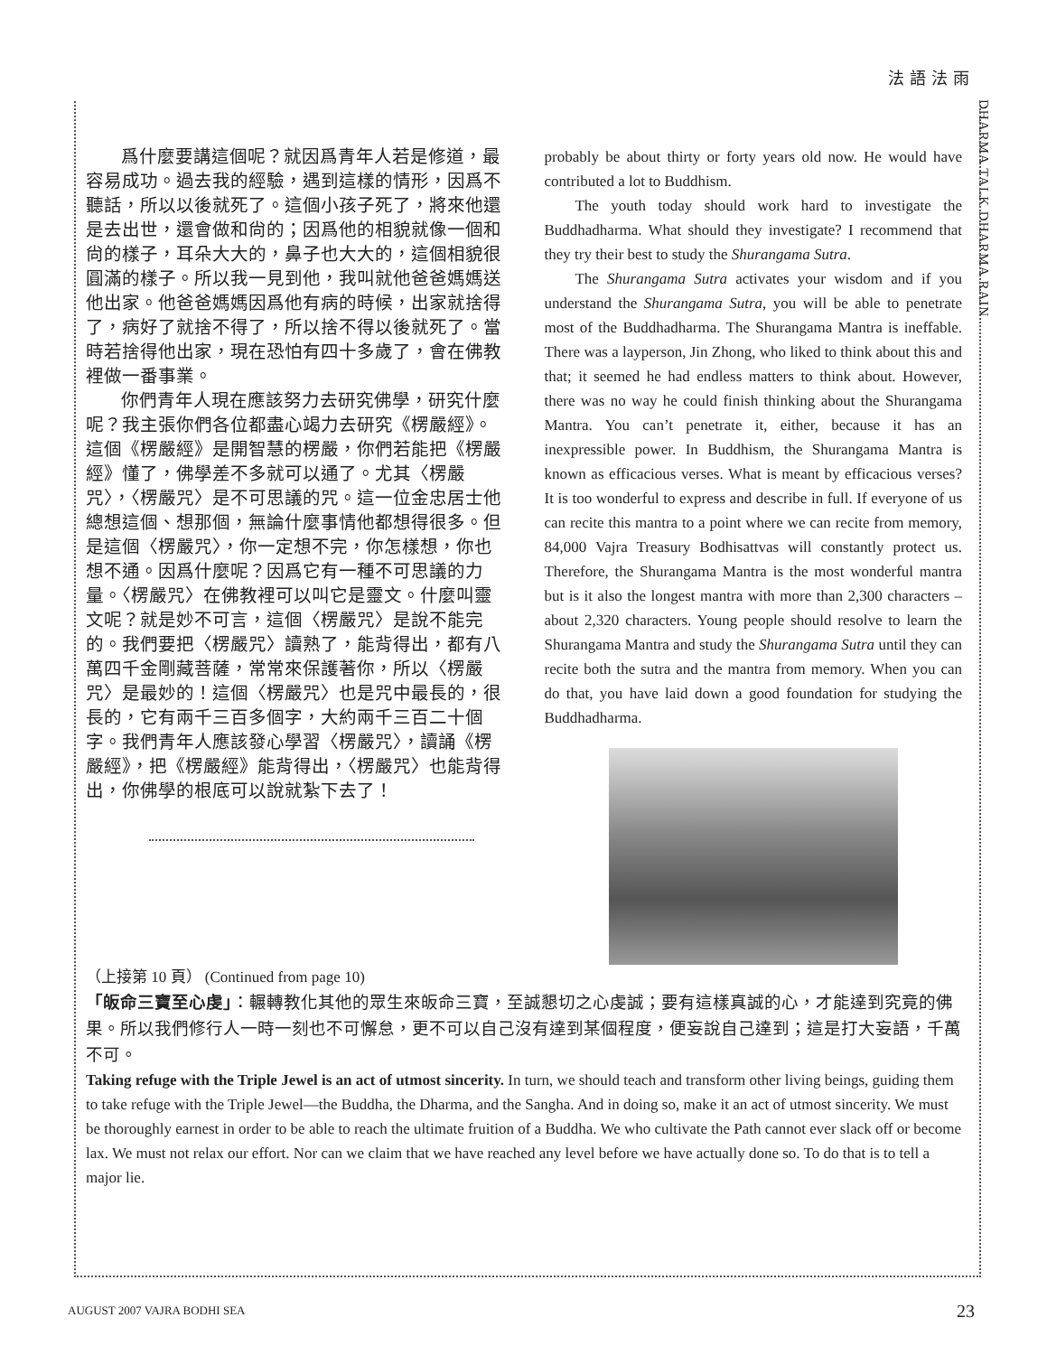法語法雨
DHARMA TALK DHARMA RAIN
爲什麼要講這個呢？就因爲青年人若是修道，最容易成功。過去我的經驗，遇到這樣的情形，因爲不聽話，所以以後就死了。這個小孩子死了，將來他還是去出世，還會做和尙的；因爲他的相貌就像一個和尙的樣子，耳朵大大的，鼻子也大大的，這個相貌很圓滿的樣子。所以我一見到他，我叫就他爸爸媽媽送他出家。他爸爸媽媽因爲他有病的時候，出家就捨得了，病好了就捨不得了，所以捨不得以後就死了。當時若捨得他出家，現在恐怕有四十多歲了，會在佛教裡做一番事業。
你們青年人現在應該努力去研究佛學，研究什麼呢？我主張你們各位都盡心竭力去研究《楞嚴經》。這個《楞嚴經》是開智慧的楞嚴，你們若能把《楞嚴經》懂了，佛學差不多就可以通了。尤其〈楞嚴咒〉，〈楞嚴咒〉是不可思議的咒。這一位金忠居士他總想這個、想那個，無論什麼事情他都想得很多。但是這個〈楞嚴咒〉，你一定想不完，你怎樣想，你也想不通。因爲什麼呢？因爲它有一種不可思議的力量。〈楞嚴咒〉在佛教裡可以叫它是靈文。什麼叫靈文呢？就是妙不可言，這個〈楞嚴咒〉是說不能完的。我們要把〈楞嚴咒〉讀熟了，能背得出，都有八萬四千金剛藏菩薩，常常來保護著你，所以〈楞嚴咒〉是最妙的！這個〈楞嚴咒〉也是咒中最長的，很長的，它有兩千三百多個字，大約兩千三百二十個字。我們青年人應該發心學習〈楞嚴咒〉，讀誦《楞嚴經》，把《楞嚴經》能背得出，〈楞嚴咒〉也能背得出，你佛學的根底可以說就紮下去了！
probably be about thirty or forty years old now. He would have contributed a lot to Buddhism.
The youth today should work hard to investigate the Buddhadharma. What should they investigate? I recommend that they try their best to study the Shurangama Sutra.
The Shurangama Sutra activates your wisdom and if you understand the Shurangama Sutra, you will be able to penetrate most of the Buddhadharma. The Shurangama Mantra is ineffable. There was a layperson, Jin Zhong, who liked to think about this and that; it seemed he had endless matters to think about. However, there was no way he could finish thinking about the Shurangama Mantra. You can’t penetrate it, either, because it has an inexpressible power. In Buddhism, the Shurangama Mantra is known as efficacious verses. What is meant by efficacious verses? It is too wonderful to express and describe in full. If everyone of us can recite this mantra to a point where we can recite from memory, 84,000 Vajra Treasury Bodhisattvas will constantly protect us. Therefore, the Shurangama Mantra is the most wonderful mantra but is it also the longest mantra with more than 2,300 characters – about 2,320 characters. Young people should resolve to learn the Shurangama Mantra and study the Shurangama Sutra until they can recite both the sutra and the mantra from memory. When you can do that, you have laid down a good foundation for studying the Buddhadharma.
（上接第 10 頁） (Continued from page 10)
「皈命三寶至心虔」：輾轉教化其他的眾生來皈命三寶，至誠懇切之心虔誠；要有這樣真誠的心，才能達到究竟的佛果。所以我們修行人一時一刻也不可懈怠，更不可以自己沒有達到某個程度，便妄說自己達到；這是打大妄語，千萬不可。
Taking refuge with the Triple Jewel is an act of utmost sincerity. In turn, we should teach and transform other living beings, guiding them to take refuge with the Triple Jewel—the Buddha, the Dharma, and the Sangha. And in doing so, make it an act of utmost sincerity. We must be thoroughly earnest in order to be able to reach the ultimate fruition of a Buddha. We who cultivate the Path cannot ever slack off or become lax. We must not relax our effort. Nor can we claim that we have reached any level before we have actually done so. To do that is to tell a major lie.
AUGUST 2007 VAJRA BODHI SEA 23